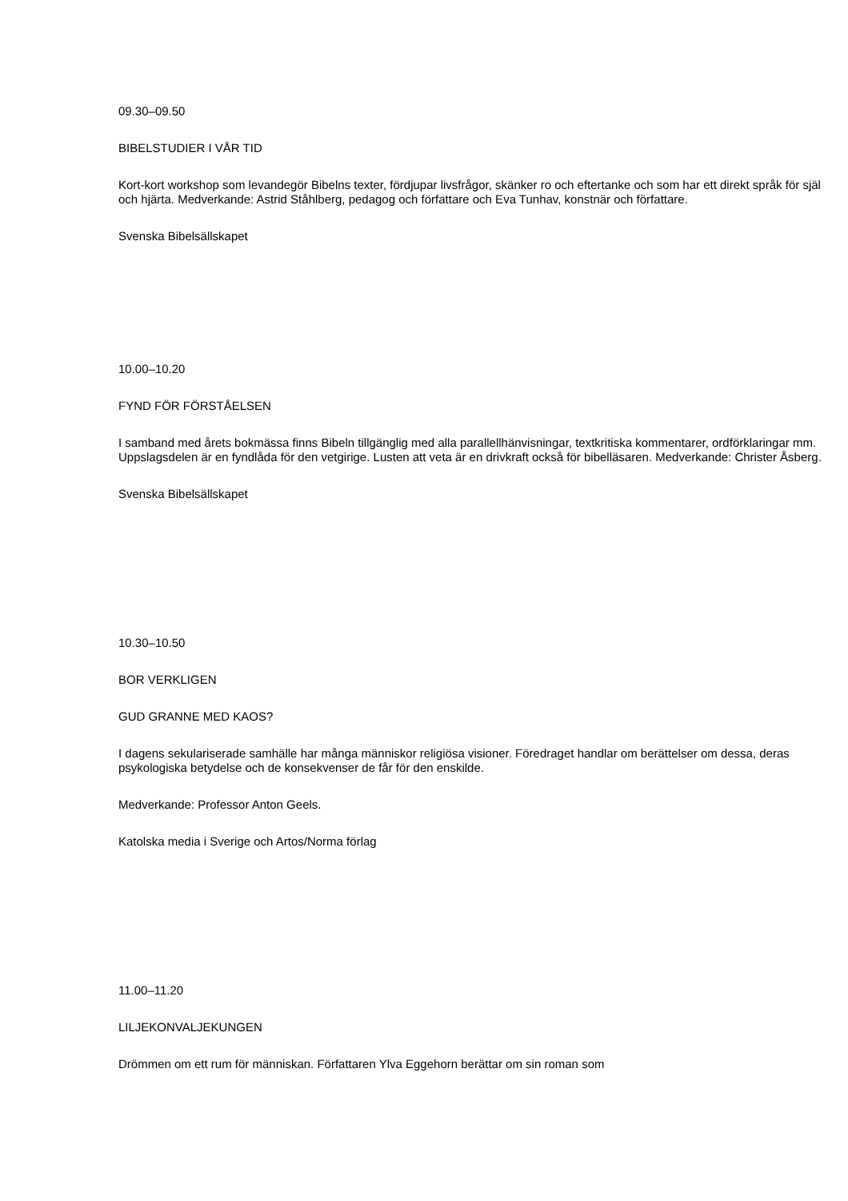09.30–09.50
BIBELSTUDIER I VÅR TID
Kort-kort workshop som levandegör Bibelns texter, fördjupar livsfrågor, skänker ro och eftertanke och som har ett direkt språk för själ och hjärta. Medverkande: Astrid Ståhlberg, pedagog och författare och Eva Tunhav, konstnär och författare.
Svenska Bibelsällskapet
10.00–10.20
FYND FÖR FÖRSTÅELSEN
I samband med årets bokmässa finns Bibeln tillgänglig med alla parallellhänvisningar, textkritiska kommentarer, ordförklaringar mm. Uppslagsdelen är en fyndlåda för den vetgirige. Lusten att veta är en drivkraft också för bibelläsaren. Medverkande: Christer Åsberg.
Svenska Bibelsällskapet
10.30–10.50
BOR VERKLIGEN
GUD GRANNE MED KAOS?
I dagens sekulariserade samhälle har många människor religiösa visioner. Föredraget handlar om berättelser om dessa, deras psykologiska betydelse och de konsekvenser de får för den enskilde.
Medverkande: Professor Anton Geels.
Katolska media i Sverige och Artos/Norma förlag
11.00–11.20
LILJEKONVALJEKUNGEN
Drömmen om ett rum för människan. Författaren Ylva Eggehorn berättar om sin roman som